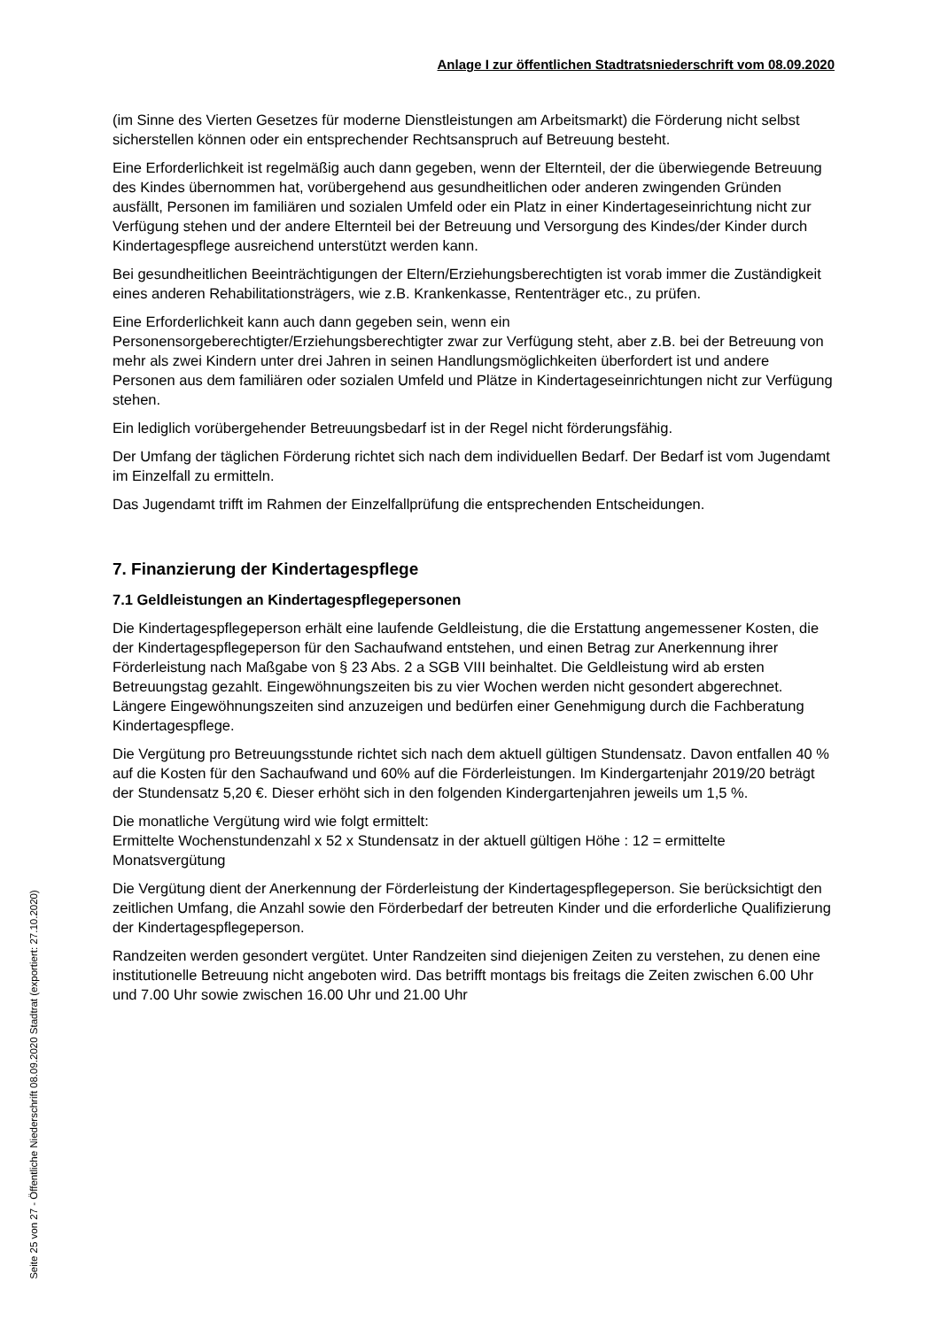Anlage I zur öffentlichen Stadtratsniederschrift vom 08.09.2020
(im Sinne des Vierten Gesetzes für moderne Dienstleistungen am Arbeitsmarkt) die Förderung nicht selbst sicherstellen können oder ein entsprechender Rechtsanspruch auf Betreuung besteht.
Eine Erforderlichkeit ist regelmäßig auch dann gegeben, wenn der Elternteil, der die überwiegende Betreuung des Kindes übernommen hat, vorübergehend aus gesundheitlichen oder anderen zwingenden Gründen ausfällt, Personen im familiären und sozialen Umfeld oder ein Platz in einer Kindertageseinrichtung nicht zur Verfügung stehen und der andere Elternteil bei der Betreuung und Versorgung des Kindes/der Kinder durch Kindertagespflege ausreichend unterstützt werden kann.
Bei gesundheitlichen Beeinträchtigungen der Eltern/Erziehungsberechtigten ist vorab immer die Zuständigkeit eines anderen Rehabilitationsträgers, wie z.B. Krankenkasse, Rententräger etc., zu prüfen.
Eine Erforderlichkeit kann auch dann gegeben sein, wenn ein Personensorgeberechtigter/Erziehungsberechtigter zwar zur Verfügung steht, aber z.B. bei der Betreuung von mehr als zwei Kindern unter drei Jahren in seinen Handlungsmöglichkeiten überfordert ist und andere Personen aus dem familiären oder sozialen Umfeld und Plätze in Kindertageseinrichtungen nicht zur Verfügung stehen.
Ein lediglich vorübergehender Betreuungsbedarf ist in der Regel nicht förderungsfähig.
Der Umfang der täglichen Förderung richtet sich nach dem individuellen Bedarf. Der Bedarf ist vom Jugendamt im Einzelfall zu ermitteln.
Das Jugendamt trifft im Rahmen der Einzelfallprüfung die entsprechenden Entscheidungen.
7. Finanzierung der Kindertagespflege
7.1 Geldleistungen an Kindertagespflegepersonen
Die Kindertagespflegeperson erhält eine laufende Geldleistung, die die Erstattung angemessener Kosten, die der Kindertagespflegeperson für den Sachaufwand entstehen, und einen Betrag zur Anerkennung ihrer Förderleistung nach Maßgabe von § 23 Abs. 2 a SGB VIII beinhaltet. Die Geldleistung wird ab ersten Betreuungstag gezahlt. Eingewöhnungszeiten bis zu vier Wochen werden nicht gesondert abgerechnet. Längere Eingewöhnungszeiten sind anzuzeigen und bedürfen einer Genehmigung durch die Fachberatung Kindertagespflege.
Die Vergütung pro Betreuungsstunde richtet sich nach dem aktuell gültigen Stundensatz. Davon entfallen 40 % auf die Kosten für den Sachaufwand und 60% auf die Förderleistungen. Im Kindergartenjahr 2019/20 beträgt der Stundensatz 5,20 €. Dieser erhöht sich in den folgenden Kindergartenjahren jeweils um 1,5 %.
Die monatliche Vergütung wird wie folgt ermittelt:
Ermittelte Wochenstundenzahl x 52 x Stundensatz in der aktuell gültigen Höhe : 12 = ermittelte Monatsvergütung
Die Vergütung dient der Anerkennung der Förderleistung der Kindertagespflegeperson. Sie berücksichtigt den zeitlichen Umfang, die Anzahl sowie den Förderbedarf der betreuten Kinder und die erforderliche Qualifizierung der Kindertagespflegeperson.
Randzeiten werden gesondert vergütet. Unter Randzeiten sind diejenigen Zeiten zu verstehen, zu denen eine institutionelle Betreuung nicht angeboten wird. Das betrifft montags bis freitags die Zeiten zwischen 6.00 Uhr und 7.00 Uhr sowie zwischen 16.00 Uhr und 21.00 Uhr
Seite 25 von 27 - Öffentliche Niederschrift 08.09.2020 Stadtrat (exportiert: 27.10.2020)